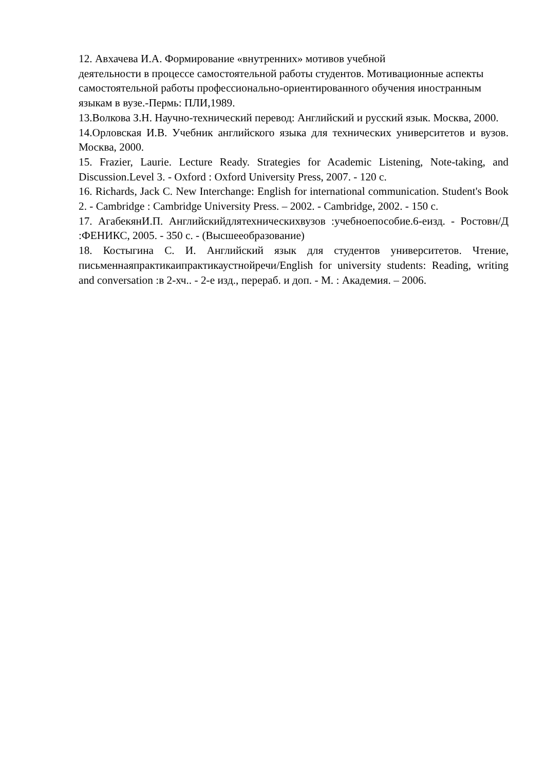12. Авхачева И.А. Формирование «внутренних» мотивов учебной
деятельности в процессе самостоятельной работы студентов. Мотивационные аспекты самостоятельной работы профессионально-ориентированного обучения иностранным языкам в вузе.-Пермь: ПЛИ,1989.
13.Волкова З.Н. Научно-технический перевод: Английский и русский язык. Москва, 2000.
14.Орловская И.В. Учебник английского языка для технических университетов и вузов. Москва, 2000.
15. Frazier, Laurie. Lecture Ready. Strategies for Academic Listening, Note-taking, and Discussion.Level 3. - Oxford : Oxford University Press, 2007. - 120 с.
16. Richards, Jack C. New Interchange: English for international communication. Student's Book 2. - Cambridge : Cambridge University Press. – 2002. - Cambridge, 2002. - 150 с.
17. АгабекянИ.П. Английскийдлятехническихвузов :учебноепособие.6-еизд. - Ростовн/Д :ФЕНИКС, 2005. - 350 с. - (Высшееобразование)
18. Костыгина С. И. Английский язык для студентов университетов. Чтение, письменнаяпрактикаипрактикаустнойречи/English for university students: Reading, writing and conversation :в 2-хч.. - 2-е изд., перераб. и доп. - М. : Академия. – 2006.